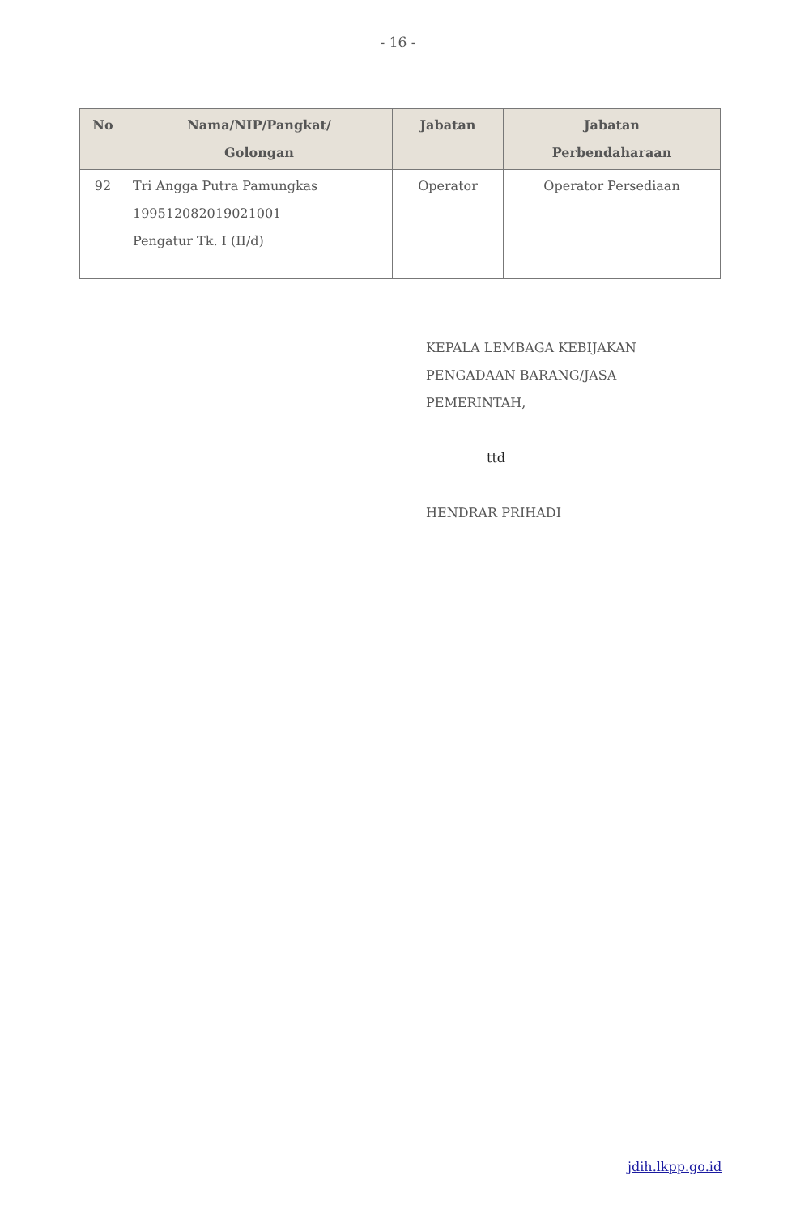- 16 -
| No | Nama/NIP/Pangkat/ Golongan | Jabatan | Jabatan Perbendaharaan |
| --- | --- | --- | --- |
| 92 | Tri Angga Putra Pamungkas 199512082019021001 Pengatur Tk. I (II/d) | Operator | Operator Persediaan |
KEPALA LEMBAGA KEBIJAKAN
PENGADAAN BARANG/JASA
PEMERINTAH,
ttd
HENDRAR PRIHADI
jdih.lkpp.go.id